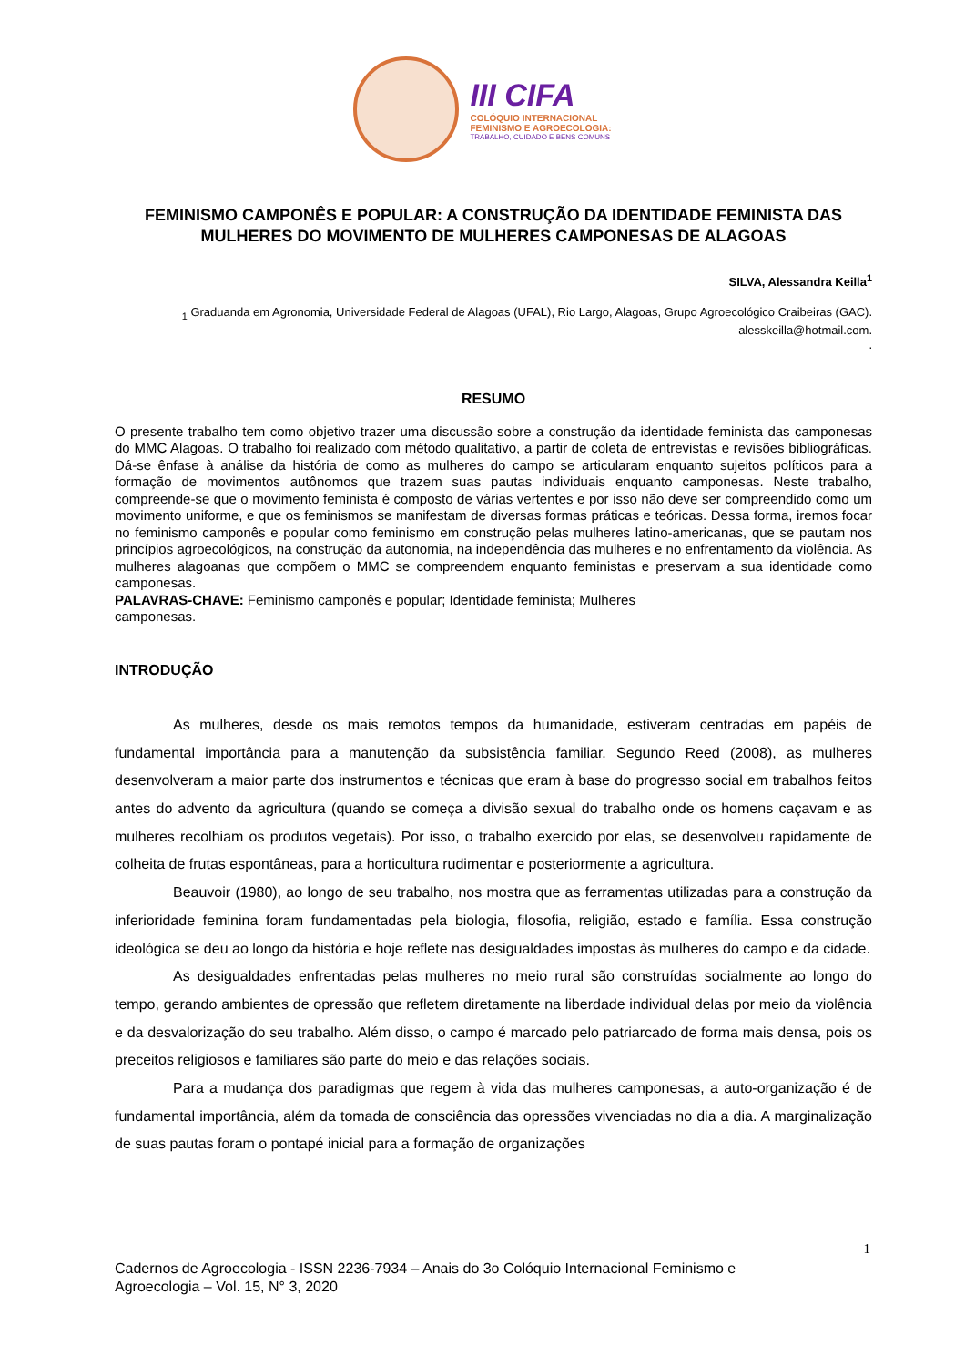III CIFA
COLÓQUIO INTERNACIONAL
FEMINISMO E AGROECOLOGIA:
TRABALHO, CUIDADO E BENS COMUNS
FEMINISMO CAMPONÊS E POPULAR: A CONSTRUÇÃO DA IDENTIDADE FEMINISTA DAS MULHERES DO MOVIMENTO DE MULHERES CAMPONESAS DE ALAGOAS
SILVA, Alessandra Keilla<sup>1</sup>
<sub>1</sub> Graduanda em Agronomia, Universidade Federal de Alagoas (UFAL), Rio Largo, Alagoas, Grupo Agroecológico Craibeiras (GAC). alesskeilla@hotmail.com.
.
RESUMO
O presente trabalho tem como objetivo trazer uma discussão sobre a construção da identidade feminista das camponesas do MMC Alagoas. O trabalho foi realizado com método qualitativo, a partir de coleta de entrevistas e revisões bibliográficas. Dá-se ênfase à análise da história de como as mulheres do campo se articularam enquanto sujeitos políticos para a formação de movimentos autônomos que trazem suas pautas individuais enquanto camponesas. Neste trabalho, compreende-se que o movimento feminista é composto de várias vertentes e por isso não deve ser compreendido como um movimento uniforme, e que os feminismos se manifestam de diversas formas práticas e teóricas. Dessa forma, iremos focar no feminismo camponês e popular como feminismo em construção pelas mulheres latino-americanas, que se pautam nos princípios agroecológicos, na construção da autonomia, na independência das mulheres e no enfrentamento da violência. As mulheres alagoanas que compõem o MMC se compreendem enquanto feministas e preservam a sua identidade como camponesas.
PALAVRAS-CHAVE: Feminismo camponês e popular; Identidade feminista; Mulheres
camponesas.
INTRODUÇÃO
As mulheres, desde os mais remotos tempos da humanidade, estiveram centradas em papéis de fundamental importância para a manutenção da subsistência familiar. Segundo Reed (2008), as mulheres desenvolveram a maior parte dos instrumentos e técnicas que eram à base do progresso social em trabalhos feitos antes do advento da agricultura (quando se começa a divisão sexual do trabalho onde os homens caçavam e as mulheres recolhiam os produtos vegetais). Por isso, o trabalho exercido por elas, se desenvolveu rapidamente de colheita de frutas espontâneas, para a horticultura rudimentar e posteriormente a agricultura.
Beauvoir (1980), ao longo de seu trabalho, nos mostra que as ferramentas utilizadas para a construção da inferioridade feminina foram fundamentadas pela biologia, filosofia, religião, estado e família. Essa construção ideológica se deu ao longo da história e hoje reflete nas desigualdades impostas às mulheres do campo e da cidade.
As desigualdades enfrentadas pelas mulheres no meio rural são construídas socialmente ao longo do tempo, gerando ambientes de opressão que refletem diretamente na liberdade individual delas por meio da violência e da desvalorização do seu trabalho. Além disso, o campo é marcado pelo patriarcado de forma mais densa, pois os preceitos religiosos e familiares são parte do meio e das relações sociais.
Para a mudança dos paradigmas que regem à vida das mulheres camponesas, a auto-organização é de fundamental importância, além da tomada de consciência das opressões vivenciadas no dia a dia. A marginalização de suas pautas foram o pontapé inicial para a formação de organizações
1
Cadernos de Agroecologia - ISSN 2236-7934 – Anais do 3o Colóquio Internacional Feminismo e
Agroecologia – Vol. 15, N° 3, 2020